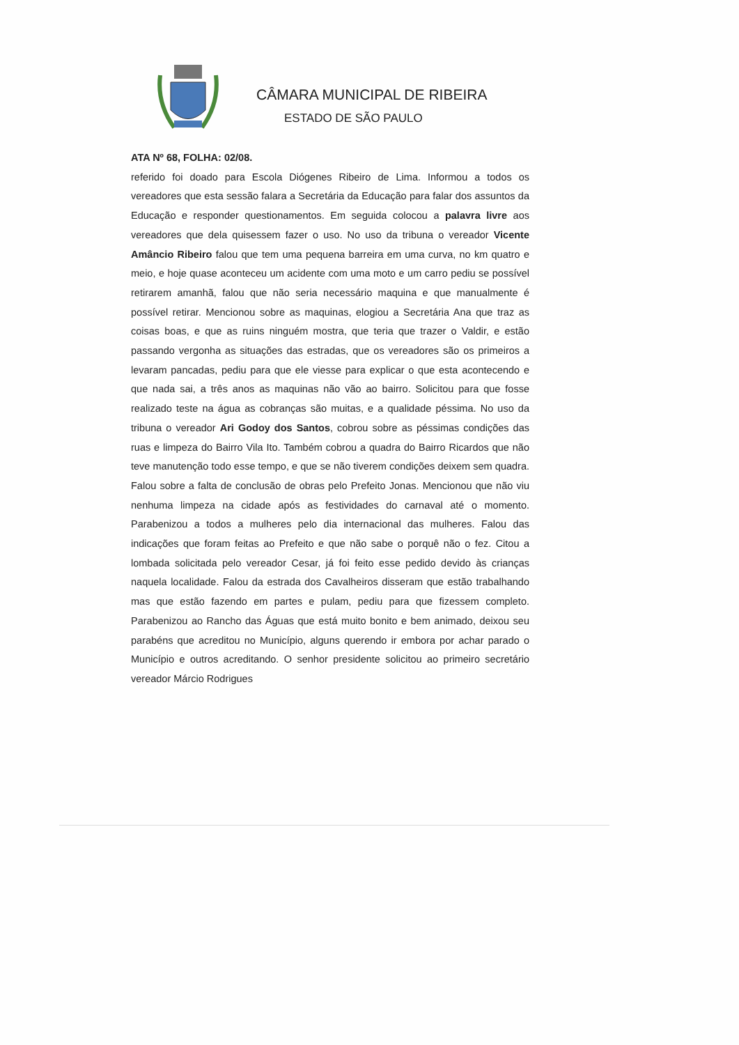CÂMARA MUNICIPAL DE RIBEIRA
ESTADO DE SÃO PAULO
ATA Nº 68, FOLHA: 02/08.
referido foi doado para Escola Diógenes Ribeiro de Lima. Informou a todos os vereadores que esta sessão falara a Secretária da Educação para falar dos assuntos da Educação e responder questionamentos. Em seguida colocou a palavra livre aos vereadores que dela quisessem fazer o uso. No uso da tribuna o vereador Vicente Amâncio Ribeiro falou que tem uma pequena barreira em uma curva, no km quatro e meio, e hoje quase aconteceu um acidente com uma moto e um carro pediu se possível retirarem amanhã, falou que não seria necessário maquina e que manualmente é possível retirar. Mencionou sobre as maquinas, elogiou a Secretária Ana que traz as coisas boas, e que as ruins ninguém mostra, que teria que trazer o Valdir, e estão passando vergonha as situações das estradas, que os vereadores são os primeiros a levaram pancadas, pediu para que ele viesse para explicar o que esta acontecendo e que nada sai, a três anos as maquinas não vão ao bairro. Solicitou para que fosse realizado teste na água as cobranças são muitas, e a qualidade péssima. No uso da tribuna o vereador Ari Godoy dos Santos, cobrou sobre as péssimas condições das ruas e limpeza do Bairro Vila Ito. Também cobrou a quadra do Bairro Ricardos que não teve manutenção todo esse tempo, e que se não tiverem condições deixem sem quadra. Falou sobre a falta de conclusão de obras pelo Prefeito Jonas. Mencionou que não viu nenhuma limpeza na cidade após as festividades do carnaval até o momento. Parabenizou a todos a mulheres pelo dia internacional das mulheres. Falou das indicações que foram feitas ao Prefeito e que não sabe o porquê não o fez. Citou a lombada solicitada pelo vereador Cesar, já foi feito esse pedido devido às crianças naquela localidade. Falou da estrada dos Cavalheiros disseram que estão trabalhando mas que estão fazendo em partes e pulam, pediu para que fizessem completo. Parabenizou ao Rancho das Águas que está muito bonito e bem animado, deixou seu parabéns que acreditou no Município, alguns querendo ir embora por achar parado o Município e outros acreditando. O senhor presidente solicitou ao primeiro secretário vereador Márcio Rodrigues